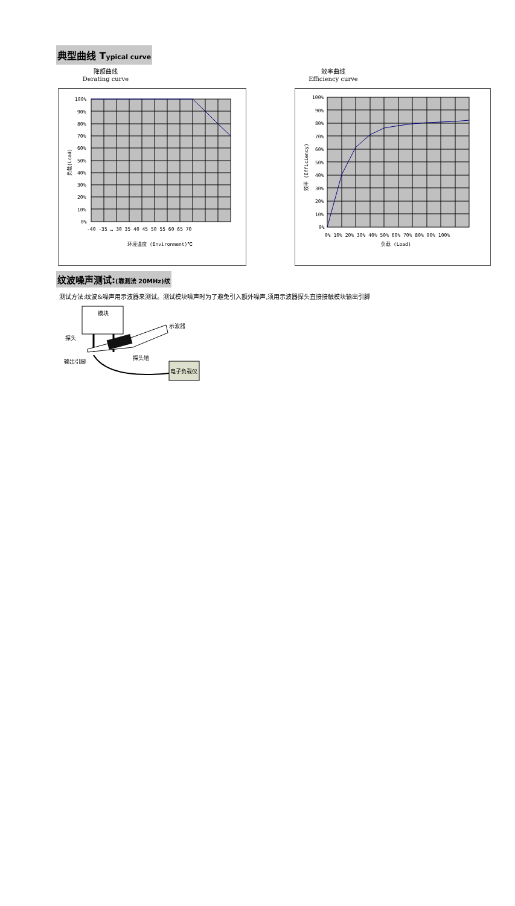典型曲线 Typical curve
降额曲线
Derating curve
效率曲线
Efficiency curve
100%
90%
80%
70%
60%
50%
40%
30%
20%
10%
0%
-40 -35 … 30 35 40 45 50 55 60 65 70
环境温度 (Environment)℃
负载(Load)
100%
90%
80%
70%
60%
50%
40%
30%
20%
10%
0%
0% 10% 20% 30% 40% 50% 60% 70% 80% 90% 100%
负载 (Load)
效率 (Efficiency)
纹波噪声测试:(靠测法 20MHz)纹
测试方法:纹波&噪声用示波器来测试。测试模块噪声时为了避免引入额外噪声,须用示波器探头直接接触模块输出引脚
模块
示波器
探头
探头地
输出引脚
电子负载仪